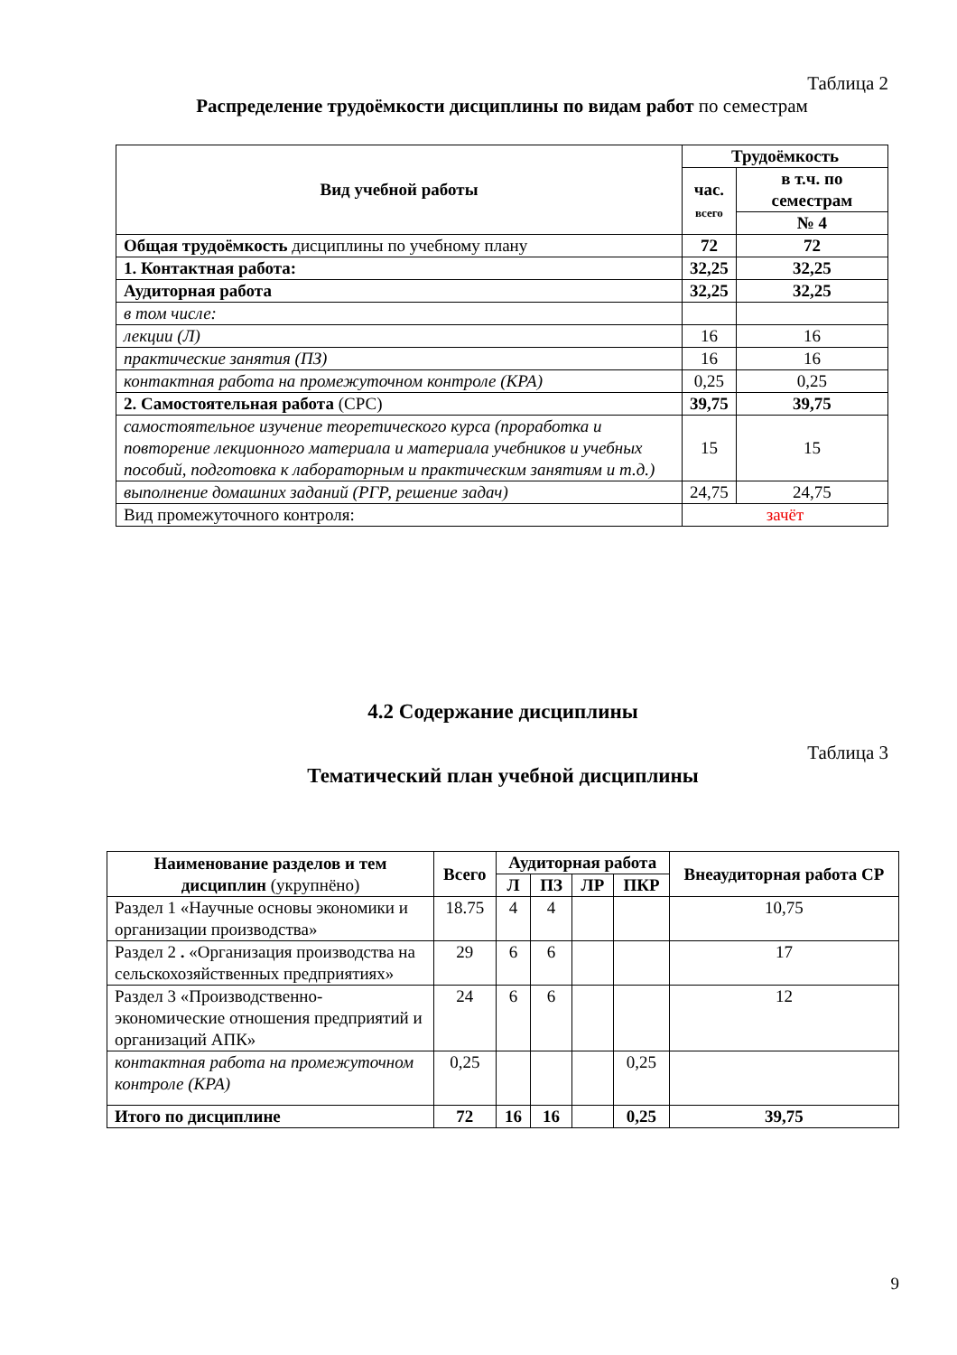Таблица 2
Распределение трудоёмкости дисциплины по видам работ по семестрам
| Вид учебной работы | Трудоёмкость | |
| --- | --- | --- |
| | час. всего | в т.ч. по семестрам |
| | | № 4 |
| Общая трудоёмкость дисциплины по учебному плану | 72 | 72 |
| 1. Контактная работа: | 32,25 | 32,25 |
| Аудиторная работа | 32,25 | 32,25 |
| в том числе: | | |
| лекции (Л) | 16 | 16 |
| практические занятия (ПЗ) | 16 | 16 |
| контактная работа на промежуточном контроле (КРА) | 0,25 | 0,25 |
| 2. Самостоятельная работа (СРС) | 39,75 | 39,75 |
| самостоятельное изучение теоретического курса (проработка и повторение лекционного материала и материала учебников и учебных пособий, подготовка к лабораторным и практическим занятиям и т.д.) | 15 | 15 |
| выполнение домашних заданий (РГР, решение задач) | 24,75 | 24,75 |
| Вид промежуточного контроля: | зачёт | |
4.2 Содержание дисциплины
Таблица 3
Тематический план учебной дисциплины
| Наименование разделов и тем дисциплин (укрупнёно) | Всего | Аудиторная работа | | | | Внеаудиторная работа СР |
| --- | --- | --- | --- | --- | --- | --- |
| | | Л | ПЗ | ЛР | ПКР | |
| Раздел 1 «Научные основы экономики и организации производства» | 18.75 | 4 | 4 | | | 10,75 |
| Раздел 2 . «Организация производства на сельскохозяйственных предприятиях» | 29 | 6 | 6 | | | 17 |
| Раздел 3 «Производственно-экономические отношения предприятий и организаций АПК» | 24 | 6 | 6 | | | 12 |
| контактная работа на промежуточном контроле (КРА) | 0,25 | | | | 0,25 | |
| Итого по дисциплине | 72 | 16 | 16 | | 0,25 | 39,75 |
9